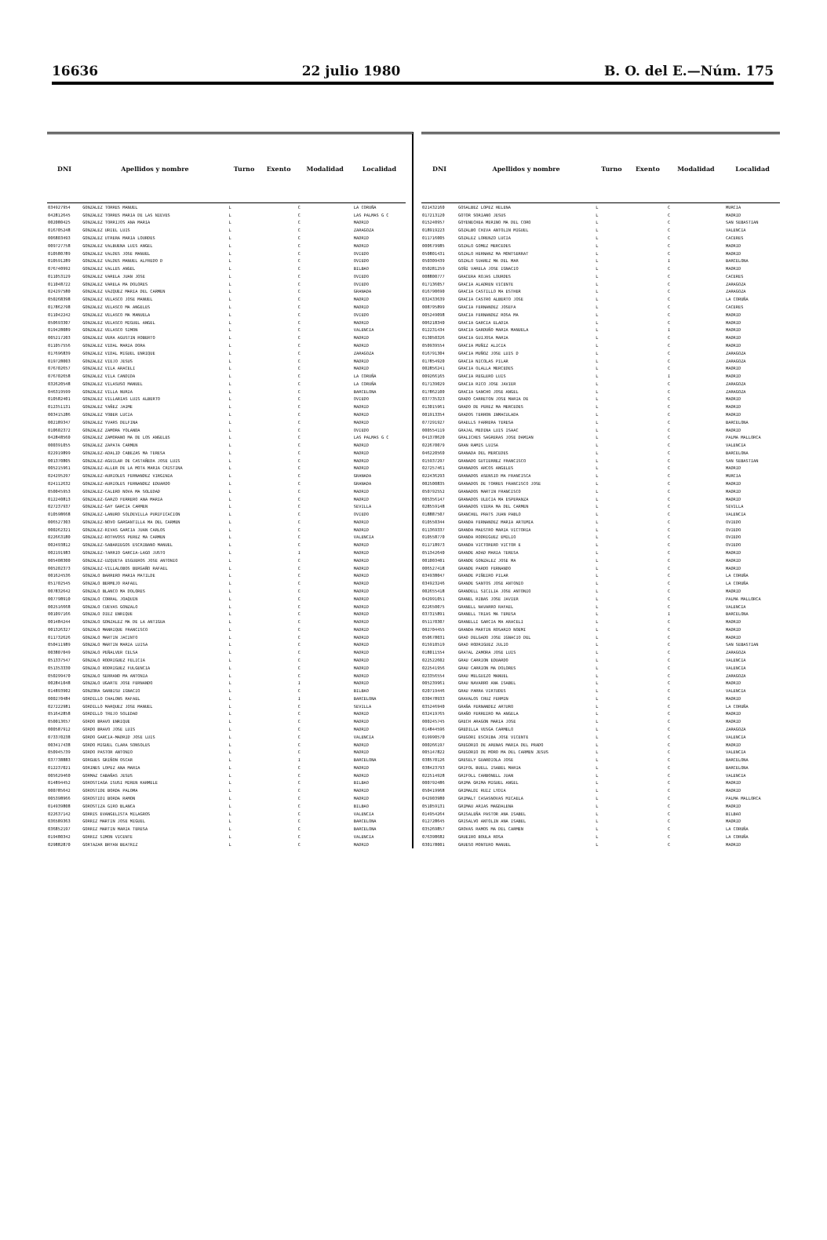16636 22 julio 1980 B. O. del E.—Núm. 175
| DNI | Apellidos y nombre | Turno | Exento | Modalidad | Localidad |
| --- | --- | --- | --- | --- | --- |
| 034927954 | GONZALEZ TORRES MANUEL | L | | C | LA CORUÑA |
| 042812645 | GONZALEZ TORRES MARIA DE LAS NIEVES | L | | C | LAS PALMAS G C |
| 002080425 | GONZALEZ TORRIJOS ANA MARIA | L | | C | MADRID |
| 016705248 | GONZALEZ URIEL LUIS | L | | C | ZARAGOZA |
| 006803493 | GONZALEZ UTRERA MARIA LOURDES | L | | C | MADRID |
| 009727758 | GONZALEZ VALBUENA LUIS ANGEL | L | | C | MADRID |
| 010580789 | GONZALEZ VALDES JOSE MANUEL | L | | C | OVIEDO |
| 010591289 | GONZALEZ VALDES MANUEL ALFREDO D | L | | C | OVIEDO |
| 076740992 | GONZALEZ VALLES ANGEL | L | | C | BILBAO |
| 011053129 | GONZALEZ VARELA JUAN JOSE | L | | C | OVIEDO |
| 011048722 | GONZALEZ VARELA MA DOLORES | L | | C | OVIEDO |
| 024297580 | GONZALEZ VAZQUEZ MARIA DEL CARMEN | L | | C | GRANADA |
| 050268398 | GONZALEZ VELASCO JOSE MANUEL | L | | C | MADRID |
| 017862798 | GONZALEZ VELASCO MA ANGELES | L | | C | MADRID |
| 011042242 | GONZALEZ VELASCO MA MANUELA | L | | C | OVIEDO |
| 050693307 | GONZALEZ VELASCO MIGUEL ANGEL | L | | C | MADRID |
| 019428089 | GONZALEZ VELASCO SIMON | L | | C | VALENCIA |
| 005217203 | GONZALEZ VERA AGUSTIN ROBERTO | L | | C | MADRID |
| 011057556 | GONZALEZ VIDAL MARIA DORA | L | | C | MADRID |
| 017696839 | GONZALEZ VIDAL MIGUEL ENRIQUE | L | | C | ZARAGOZA |
| 019728003 | GONZALEZ VIEJO JESUS | L | | C | MADRID |
| 076702657 | GONZALEZ VILA ARACELI | L | | C | MADRID |
| 076702658 | GONZALEZ VILA CANDIDA | L | | C | LA CORUÑA |
| 032620548 | GONZALEZ VILASUSO MANUEL | L | | C | LA CORUÑA |
| 046319599 | GONZALEZ VILLA NURIA | L | | C | BARCELONA |
| 010582401 | GONZALEZ VILLARIAS LUIS ALBERTO | L | | C | OVIEDO |
| 012351131 | GONZALEZ YAÑEZ JAIME | L | | C | MADRID |
| 003415286 | GONZALEZ YOBER LUCIA | L | | C | MADRID |
| 002189347 | GONZALEZ YVARS DELFINA | L | | C | MADRID |
| 010602372 | GONZALEZ ZAMORA YOLANDA | L | | C | OVIEDO |
| 042848560 | GONZALEZ ZAMORANO MA DE LOS ANGELES | L | | C | LAS PALMAS G C |
| 000391055 | GONZALEZ ZAPATA CARMEN | L | | C | MADRID |
| 022919899 | GONZALEZ-ADALID CABEZAS MA TERESA | L | | C | MADRID |
| 001370805 | GONZALEZ-AGUILAR DE CASTAÑEDA JOSE LUIS | L | | C | MADRID |
| 005215961 | GONZALEZ-ALLER DE LA MOTA MARIA CRISTINA | L | | C | MADRID |
| 024295297 | GONZALEZ-AURIOLES FERNANDEZ VIRGINIA | L | | C | GRANADA |
| 024112632 | GONZALEZ-AURIOLES FERNANDEZ EDUARDO | L | | C | GRANADA |
| 050045953 | GONZALEZ-CALERO NOVA MA SOLEDAD | L | | C | MADRID |
| 012240813 | GONZALEZ-GARZO FERRERO ANA MARIA | L | | C | MADRID |
| 027237937 | GONZALEZ-GAY GARCIA CARMEN | L | | C | SEVILLA |
| 010598668 | GONZALEZ-LANURO SOLDEVILLA PURIFICACION | L | | C | OVIEDO |
| 006527303 | GONZALEZ-NOVO GARGANTILLA MA DEL CARMEN | L | | C | MADRID |
| 000262321 | GONZALEZ-RIVAS GARCIA JUAN CARLOS | L | | C | MADRID |
| 022663180 | GONZALEZ-ROTHVOSS PEREZ MA CARMEN | L | | C | VALENCIA |
| 002493812 | GONZALEZ-SABARIEGOS ESCRIBANO MANUEL | L | | C | MADRID |
| 002191983 | GONZALEZ-TARRIO GARCIA-LAGO JUSTO | L | | I | MADRID |
| 005408300 | GONZALEZ-UZQUETA ESGUEROS JOSE ANTONIO | L | | C | MADRID |
| 005202373 | GONZALEZ-VILLALOBOS BERGAÑO RAFAEL | L | | C | MADRID |
| 001624536 | GONZALO BARRERO MARIA MATILDE | L | | C | MADRID |
| 051702545 | GONZALO BERMEJO RAFAEL | L | | C | MADRID |
| 007832642 | GONZALO BLANCO MA DOLORES | L | | C | MADRID |
| 007798910 | GONZALO CORRAL JOAQUIN | L | | C | MADRID |
| 002516668 | GONZALO CUEVAS GONZALO | L | | C | MADRID |
| 001097166 | GONZALO DIEZ ENRIQUE | L | | C | MADRID |
| 001484244 | GONZALO GONZALEZ MA DE LA ANTIGUA | L | | C | MADRID |
| 001326327 | GONZALO MANRIQUE FRANCISCO | L | | C | MADRID |
| 011732626 | GONZALO MARTIN JACINTO | L | | C | MADRID |
| 050411989 | GONZALO MARTIN MARIA LUISA | L | | C | MADRID |
| 003807049 | GONZALO PEÑALVER CELSA | L | | C | MADRID |
| 051337547 | GONZALO RODRIGUEZ FELICIA | L | | C | MADRID |
| 051353330 | GONZALO RODRIGUEZ FULGENCIA | L | | C | MADRID |
| 050299470 | GONZALO SERRANO MA ANTONIA | L | | C | MADRID |
| 002841048 | GONZALO UGARTE JOSE FERNANDO | L | | I | MADRID |
| 014893902 | GONZORA GARBISU IGNACIO | L | | C | BILBAO |
| 000270484 | GORDILLO CHALONS RAFAEL | L | | I | BARCELONA |
| 027222981 | GORDILLO MARQUEZ JOSE MANUEL | L | | C | SEVILLA |
| 051642858 | GORDILLO TREJO SOLEDAD | L | | C | MADRID |
| 050013657 | GORDO BRAVO ENRIQUE | L | | C | MADRID |
| 000587912 | GORDO BRAVO JOSE LUIS | L | | C | MADRID |
| 073370238 | GORDO GARCIA-MADRID JOSE LUIS | L | | C | VALENCIA |
| 003417438 | GORDO MIGUEL CLARA SONSOLES | L | | C | MADRID |
| 050945739 | GORDO PASTOR ANTONIO | L | | C | MADRID |
| 037738883 | GORGUES GRIÑON OSCAR | L | | I | BARCELONA |
| 012237021 | GORINES LOPEZ ANA MARIA | L | | C | MADRID |
| 005629460 | GORMAZ CABAÑAS JESUS | L | | C | MADRID |
| 014894452 | GOROSTIAGA ISUSI MIREN KARMELE | L | | C | BILBAO |
| 000785642 | GOROSTIDE BORDA PALOMA | L | | C | MADRID |
| 005398966 | GOROSTIDI BORDA RAMON | L | | C | MADRID |
| 014939808 | GOROSTIZA GIRO BLANCA | L | | C | BILBAO |
| 022637142 | GORRIS EVANGELISTA MILAGROS | L | | C | VALENCIA |
| 036589363 | GORRIZ MARTIN JOSE MIGUEL | L | | C | BARCELONA |
| 036852197 | GORRIZ MARTIN MARIA TERESA | L | | C | BARCELONA |
| 019480342 | GORRIZ SIMON VICENTE | L | | C | VALENCIA |
| 029882870 | GORTAZAR BRYAN BEATRIZ | L | | C | MADRID |
| DNI | Apellidos y nombre | Turno | Exento | Modalidad | Localidad |
| --- | --- | --- | --- | --- | --- |
| 021432160 | GOSALBEZ LOPEZ HELENA | L | | C | MURCIA |
| 017213120 | GOTOR SORIANO JESUS | L | | C | MADRID |
| 015240957 | GOYENECHEA MERINO MA DEL CORO | L | | C | SAN SEBASTIAN |
| 018919223 | GOZALBO CHIVA ANTOLIN MIGUEL | L | | C | VALENCIA |
| 011716005 | GOZALEZ LORENZO LUCIA | L | | C | CACERES |
| 000679985 | GOZALO GOMEZ MERCEDES | L | | C | MADRID |
| 050801431 | GOZALO HERNANZ MA MONTSERRAT | L | | C | MADRID |
| 050309439 | GOZALO SUAREZ MA DEL MAR | L | | I | BARCELONA |
| 050281259 | GOÑI VARELA JOSE IGNACIO | L | | C | MADRID |
| 008800777 | GRACERA ROJAS LOURDES | L | | C | CACERES |
| 017136057 | GRACIA ALADREN VICENTE | L | | C | ZARAGOZA |
| 016790690 | GRACIA CASTILLO MA ESTHER | L | | C | ZARAGOZA |
| 032433639 | GRACIA CASTRO ALBERTO JOSE | L | | C | LA CORUÑA |
| 008795899 | GRACIA FERNANDEZ JOSEFA | L | | C | CACERES |
| 005249098 | GRACIA FERNANDEZ ROSA MA | L | | C | MADRID |
| 006218340 | GRACIA GARCIA ELADIA | L | | C | MADRID |
| 012231434 | GRACIA GARDUÑO MARIA MANUELA | L | | I | MADRID |
| 013050326 | GRACIA GUIJOSA MARIA | L | | C | MADRID |
| 050939554 | GRACIA MUÑIZ ALICIA | L | | C | MADRID |
| 016791304 | GRACIA MUÑOZ JOSE LUIS D | L | | C | ZARAGOZA |
| 017854920 | GRACIA NICOLAS PILAR | L | | C | ZARAGOZA |
| 002856241 | GRACIA OLALLA MERCEDES | L | | C | MADRID |
| 009266165 | GRACIA REGLERO LUIS | L | | I | MADRID |
| 017139029 | GRACIA RICO JOSE JAVIER | L | | C | ZARAGOZA |
| 017862100 | GRACIA SANCHO JOSE ANGEL | L | | C | ZARAGOZA |
| 037735323 | GRADO CARRETON JOSE MARIA DE | L | | C | MADRID |
| 013015961 | GRADO DE PEREZ MA MERCEDES | L | | C | MADRID |
| 001913354 | GRADOS TERRON INMACULADA | L | | C | MADRID |
| 077291927 | GRAELLS FARRERA TERESA | L | | C | BARCELONA |
| 000554119 | GRAJAL MEDINA LUIS ISAAC | L | | C | MADRID |
| 041378620 | GRALICHES SAGRERAS JOSE DAMIAN | L | | C | PALMA MALLORCA |
| 022670079 | GRAN RAMIS LUISA | L | | C | VALENCIA |
| 046220560 | GRANADA DEL MERCEDES | L | | C | BARCELONA |
| 015937297 | GRANADO GUTIERREZ FRANCISCO | L | | C | SAN SEBASTIAN |
| 027257461 | GRANADOS ARCOS ANGELES | L | | C | MADRID |
| 022436293 | GRANADOS ASENSIO MA FRANCISCA | L | | C | MURCIA |
| 002500835 | GRANADOS DE TORRES FRANCISCO JOSE | L | | C | MADRID |
| 050792552 | GRANADOS MARTIN FRANCISCO | L | | C | MADRID |
| 005356147 | GRANADOS ULECIA MA ESPERANZA | L | | C | MADRID |
| 028559148 | GRANADOS VIERA MA DEL CARMEN | L | | C | SEVILLA |
| 018887507 | GRANCHEL PRATS JUAN PABLO | L | | C | VALENCIA |
| 010550344 | GRANDA FERNANDEZ MARIA ARTEMIA | L | | C | OVIEDO |
| 011369337 | GRANDA MAESTRO MARIA VICTORIA | L | | C | OVIEDO |
| 010558770 | GRANDA RODRIGUEZ EMILIO | L | | C | OVIEDO |
| 011718973 | GRANDA VICTORERO VICTOR E | L | | C | OVIEDO |
| 051342640 | GRANDE ADAD MARIA TERESA | L | | C | MADRID |
| 001003401 | GRANDE GONZALEZ JOSE MA | L | | C | MADRID |
| 006527418 | GRANDE PARDO FERNANDO | L | | C | MADRID |
| 034938047 | GRANDE PIÑEIRO PILAR | L | | C | LA CORUÑA |
| 034923246 | GRANDE SANTOS JOSE ANTONIO | L | | C | LA CORUÑA |
| 002655418 | GRANDELL SICILIA JOSE ANTONIO | L | | C | MADRID |
| 042991051 | GRANEL RIBAS JOSE JAVIER | L | | C | PALMA MALLORCA |
| 022650075 | GRANELL NAVARRO RAFAEL | L | | C | VALENCIA |
| 037315891 | GRANELL TRIAS MA TERESA | L | | I | BARCELONA |
| 051170307 | GRANELLI GARCIA MA ARACELI | L | | C | MADRID |
| 002704455 | GRANDA MARTIN ROSARIO NOEMI | L | | C | MADRID |
| 050678031 | GRAO DELGADO JOSE IGNACIO DEL | L | | C | MADRID |
| 015910519 | GRAO RODRIGUEZ JULIO | L | | C | SAN SEBASTIAN |
| 018011554 | GRATAL ZAMORA JOSE LUIS | L | | C | ZARAGOZA |
| 022522602 | GRAU CARRION EDUARDO | L | | C | VALENCIA |
| 022541956 | GRAU CARRION MA DOLORES | L | | C | VALENCIA |
| 023356554 | GRAU MELGUIZO MANUEL | L | | C | ZARAGOZA |
| 005239961 | GRAU NAVARRO ANA ISABEL | L | | C | MADRID |
| 020719446 | GRAU PARRA VIRTUDES | L | | C | VALENCIA |
| 030478933 | GRAVALOS CRUZ FERMIN | L | | C | MADRID |
| 035246940 | GRAÑA FERNANDEZ ARTURO | L | | C | LA CORUÑA |
| 032419765 | GRAÑO FERREIRO MA ANGELA | L | | C | MADRID |
| 000245745 | GRECH ARAGON MARIA JOSE | L | | C | MADRID |
| 014844596 | GREDILLA VESGA CARMELO | L | | C | ZARAGOZA |
| 019990570 | GREGORI ESCRIBA JOSE VICENTE | L | | C | VALENCIA |
| 000266197 | GREGORIO DE ARENAS MARIA DEL PRADO | L | | C | MADRID |
| 005147822 | GREGORIO DE MORO MA DEL CARMEN JESUS | L | | C | VALENCIA |
| 038570126 | GRESELY GUARDIOLA JOSE | L | | C | BARCELONA |
| 038423793 | GRIFOL BUELL ISABEL MARIA | L | | C | BARCELONA |
| 022514928 | GRIFOLL CARBONELL JUAN | L | | C | VALENCIA |
| 000792486 | GRIMA GRIMA MIGUEL ANGEL | L | | C | MADRID |
| 050419968 | GRIMALDI RUIZ LYDIA | L | | C | MADRID |
| 042903980 | GRIMALT CASASNOVAS MICAELA | L | | C | PALMA MALLORCA |
| 051059131 | GRIMAU ARIAS MAGDALENA | L | | C | MADRID |
| 014954264 | GRISALEÑA PASTOR ANA ISABEL | L | | C | BILBAO |
| 012728645 | GRISALVO ANTOLIN ANA ISABEL | L | | C | MADRID |
| 035269857 | GROVAS RAMOS MA DEL CARMEN | L | | C | LA CORUÑA |
| 076398682 | GRUEIRO BOULA ROSA | L | | C | LA CORUÑA |
| 030178001 | GRUESO MONTERO MANUEL | L | | C | MADRID |